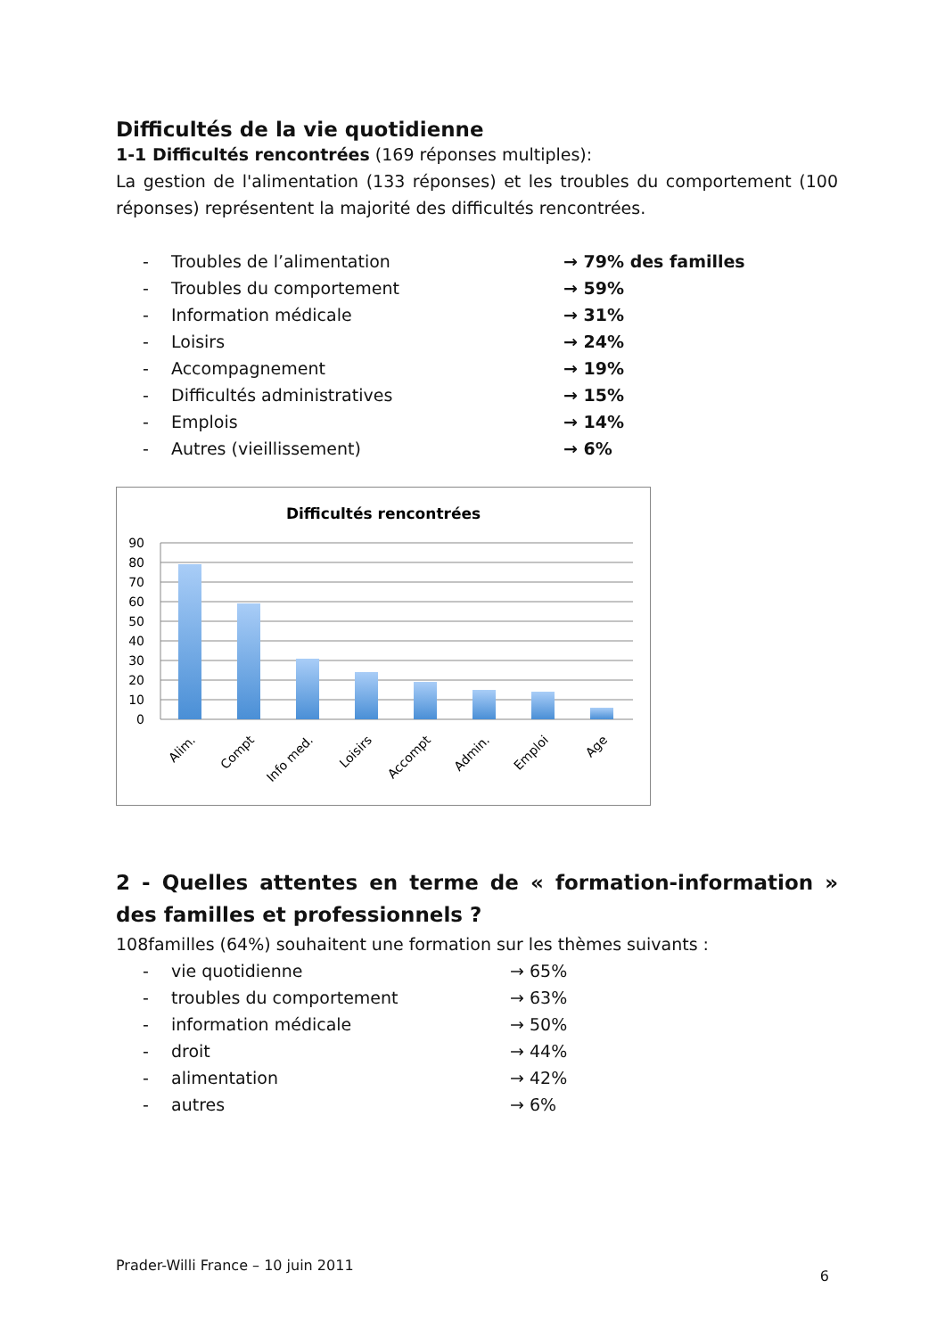Difficultés de la vie quotidienne
1-1 Difficultés rencontrées (169 réponses multiples):
La gestion de l'alimentation (133 réponses) et les troubles du comportement (100 réponses) représentent la majorité des difficultés rencontrées.
- Troubles de l’alimentation → 79% des familles
- Troubles du comportement → 59%
- Information médicale → 31%
- Loisirs → 24%
- Accompagnement → 19%
- Difficultés administratives → 15%
- Emplois → 14%
- Autres (vieillissement) → 6%
Difficultés rencontrées
90
80
70
60
50
40
30
20
10
0
Alim.
Compt
Info med.
Loisirs
Accompt
Admin.
Emploi
Age
2 - Quelles attentes en terme de « formation-information » des familles et professionnels ?
108familles (64%) souhaitent une formation sur les thèmes suivants :
- vie quotidienne → 65%
- troubles du comportement → 63%
- information médicale → 50%
- droit → 44%
- alimentation → 42%
- autres → 6%
Prader-Willi France – 10 juin 2011 6